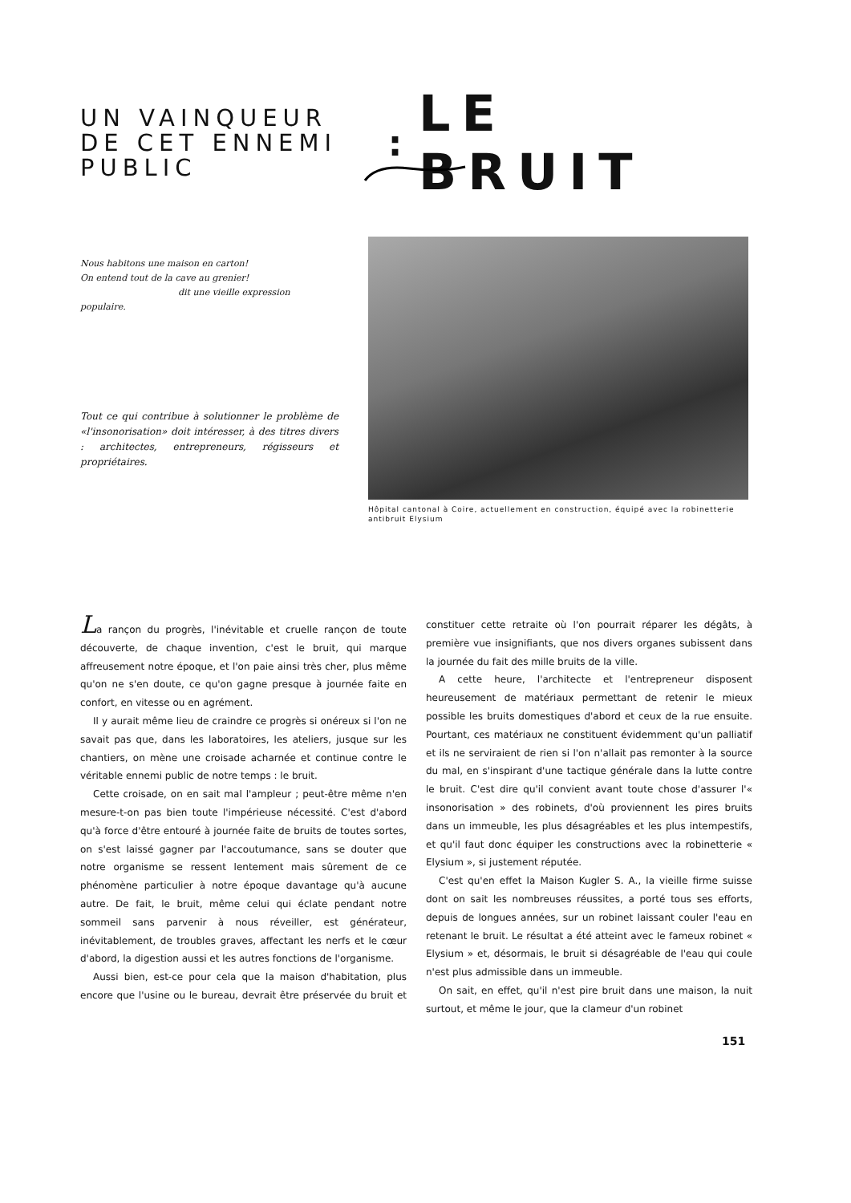UN VAINQUEUR DE CET ENNEMI PUBLIC
:
LE BRUIT
Nous habitons une maison en carton!
On entend tout de la cave au grenier!
dit une vieille expression populaire.
Tout ce qui contribue à solutionner le problème de «l'insonorisation» doit intéresser, à des titres divers : architectes, entrepreneurs, régisseurs et propriétaires.
Hôpital cantonal à Coire, actuellement en construction, équipé avec la robinetterie antibruit Elysium
La rançon du progrès, l'inévitable et cruelle rançon de toute découverte, de chaque invention, c'est le bruit, qui marque affreusement notre époque, et l'on paie ainsi très cher, plus même qu'on ne s'en doute, ce qu'on gagne presque à journée faite en confort, en vitesse ou en agrément.
Il y aurait même lieu de craindre ce progrès si onéreux si l'on ne savait pas que, dans les laboratoires, les ateliers, jusque sur les chantiers, on mène une croisade acharnée et continue contre le véritable ennemi public de notre temps : le bruit.
Cette croisade, on en sait mal l'ampleur ; peut-être même n'en mesure-t-on pas bien toute l'impérieuse nécessité. C'est d'abord qu'à force d'être entouré à journée faite de bruits de toutes sortes, on s'est laissé gagner par l'accoutumance, sans se douter que notre organisme se ressent lentement mais sûrement de ce phénomène particulier à notre époque davantage qu'à aucune autre. De fait, le bruit, même celui qui éclate pendant notre sommeil sans parvenir à nous réveiller, est générateur, inévitablement, de troubles graves, affectant les nerfs et le cœur d'abord, la digestion aussi et les autres fonctions de l'organisme.
Aussi bien, est-ce pour cela que la maison d'habitation, plus encore que l'usine ou le bureau, devrait être préservée du bruit et constituer cette retraite où l'on pourrait réparer les dégâts, à première vue insignifiants, que nos divers organes subissent dans la journée du fait des mille bruits de la ville.
A cette heure, l'architecte et l'entrepreneur disposent heureusement de matériaux permettant de retenir le mieux possible les bruits domestiques d'abord et ceux de la rue ensuite. Pourtant, ces matériaux ne constituent évidemment qu'un palliatif et ils ne serviraient de rien si l'on n'allait pas remonter à la source du mal, en s'inspirant d'une tactique générale dans la lutte contre le bruit. C'est dire qu'il convient avant toute chose d'assurer l'« insonorisation » des robinets, d'où proviennent les pires bruits dans un immeuble, les plus désagréables et les plus intempestifs, et qu'il faut donc équiper les constructions avec la robinetterie « Elysium », si justement réputée.
C'est qu'en effet la Maison Kugler S. A., la vieille firme suisse dont on sait les nombreuses réussites, a porté tous ses efforts, depuis de longues années, sur un robinet laissant couler l'eau en retenant le bruit. Le résultat a été atteint avec le fameux robinet « Elysium » et, désormais, le bruit si désagréable de l'eau qui coule n'est plus admissible dans un immeuble.
On sait, en effet, qu'il n'est pire bruit dans une maison, la nuit surtout, et même le jour, que la clameur d'un robinet
151